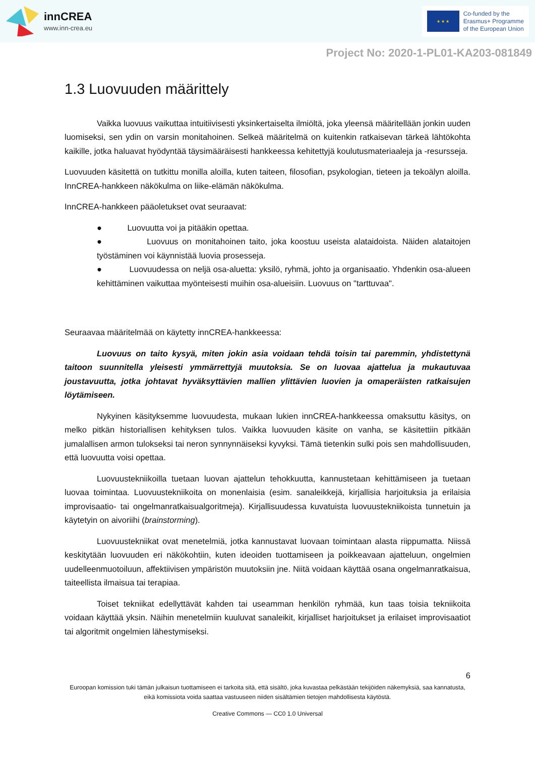innCREA
www.inn-crea.eu
★ ★ ★
Co-funded by the
Erasmus+ Programme
of the European Union
Project No: 2020-1-PL01-KA203-081849
1.3 Luovuuden määrittely
Vaikka luovuus vaikuttaa intuitiivisesti yksinkertaiselta ilmiöltä, joka yleensä määritellään jonkin uuden luomiseksi, sen ydin on varsin monitahoinen. Selkeä määritelmä on kuitenkin ratkaisevan tärkeä lähtökohta kaikille, jotka haluavat hyödyntää täysimääräisesti hankkeessa kehitettyjä koulutusmateriaaleja ja -resursseja.
Luovuuden käsitettä on tutkittu monilla aloilla, kuten taiteen, filosofian, psykologian, tieteen ja tekoälyn aloilla. InnCREA-hankkeen näkökulma on liike-elämän näkökulma.
InnCREA-hankkeen pääoletukset ovat seuraavat:
● Luovuutta voi ja pitääkin opettaa.
● Luovuus on monitahoinen taito, joka koostuu useista alataidoista. Näiden alataitojen työstäminen voi käynnistää luovia prosesseja.
● Luovuudessa on neljä osa-aluetta: yksilö, ryhmä, johto ja organisaatio. Yhdenkin osa-alueen kehittäminen vaikuttaa myönteisesti muihin osa-alueisiin. Luovuus on "tarttuvaa".
Seuraavaa määritelmää on käytetty innCREA-hankkeessa:
Luovuus on taito kysyä, miten jokin asia voidaan tehdä toisin tai paremmin, yhdistettynä taitoon suunnitella yleisesti ymmärrettyjä muutoksia. Se on luovaa ajattelua ja mukautuvaa joustavuutta, jotka johtavat hyväksyttävien mallien ylittävien luovien ja omaperäisten ratkaisujen löytämiseen.
Nykyinen käsityksemme luovuudesta, mukaan lukien innCREA-hankkeessa omaksuttu käsitys, on melko pitkän historiallisen kehityksen tulos. Vaikka luovuuden käsite on vanha, se käsitettiin pitkään jumalallisen armon tulokseksi tai neron synnynnäiseksi kyvyksi. Tämä tietenkin sulki pois sen mahdollisuuden, että luovuutta voisi opettaa.
Luovuustekniikoilla tuetaan luovan ajattelun tehokkuutta, kannustetaan kehittämiseen ja tuetaan luovaa toimintaa. Luovuustekniikoita on monenlaisia (esim. sanaleikkejä, kirjallisia harjoituksia ja erilaisia improvisaatio- tai ongelmanratkaisualgoritmeja). Kirjallisuudessa kuvatuista luovuustekniikoista tunnetuin ja käytetyin on aivoriihi (brainstorming).
Luovuustekniikat ovat menetelmiä, jotka kannustavat luovaan toimintaan alasta riippumatta. Niissä keskitytään luovuuden eri näkökohtiin, kuten ideoiden tuottamiseen ja poikkeavaan ajatteluun, ongelmien uudelleenmuotoiluun, affektiivisen ympäristön muutoksiin jne. Niitä voidaan käyttää osana ongelmanratkaisua, taiteellista ilmaisua tai terapiaa.
Toiset tekniikat edellyttävät kahden tai useamman henkilön ryhmää, kun taas toisia tekniikoita voidaan käyttää yksin. Näihin menetelmiin kuuluvat sanaleikit, kirjalliset harjoitukset ja erilaiset improvisaatiot tai algoritmit ongelmien lähestymiseksi.
6
Euroopan komission tuki tämän julkaisun tuottamiseen ei tarkoita sitä, että sisältö, joka kuvastaa pelkästään tekijöiden näkemyksiä, saa kannatusta, eikä komissiota voida saattaa vastuuseen niiden sisältämien tietojen mahdollisesta käytöstä.
Creative Commons — CC0 1.0 Universal